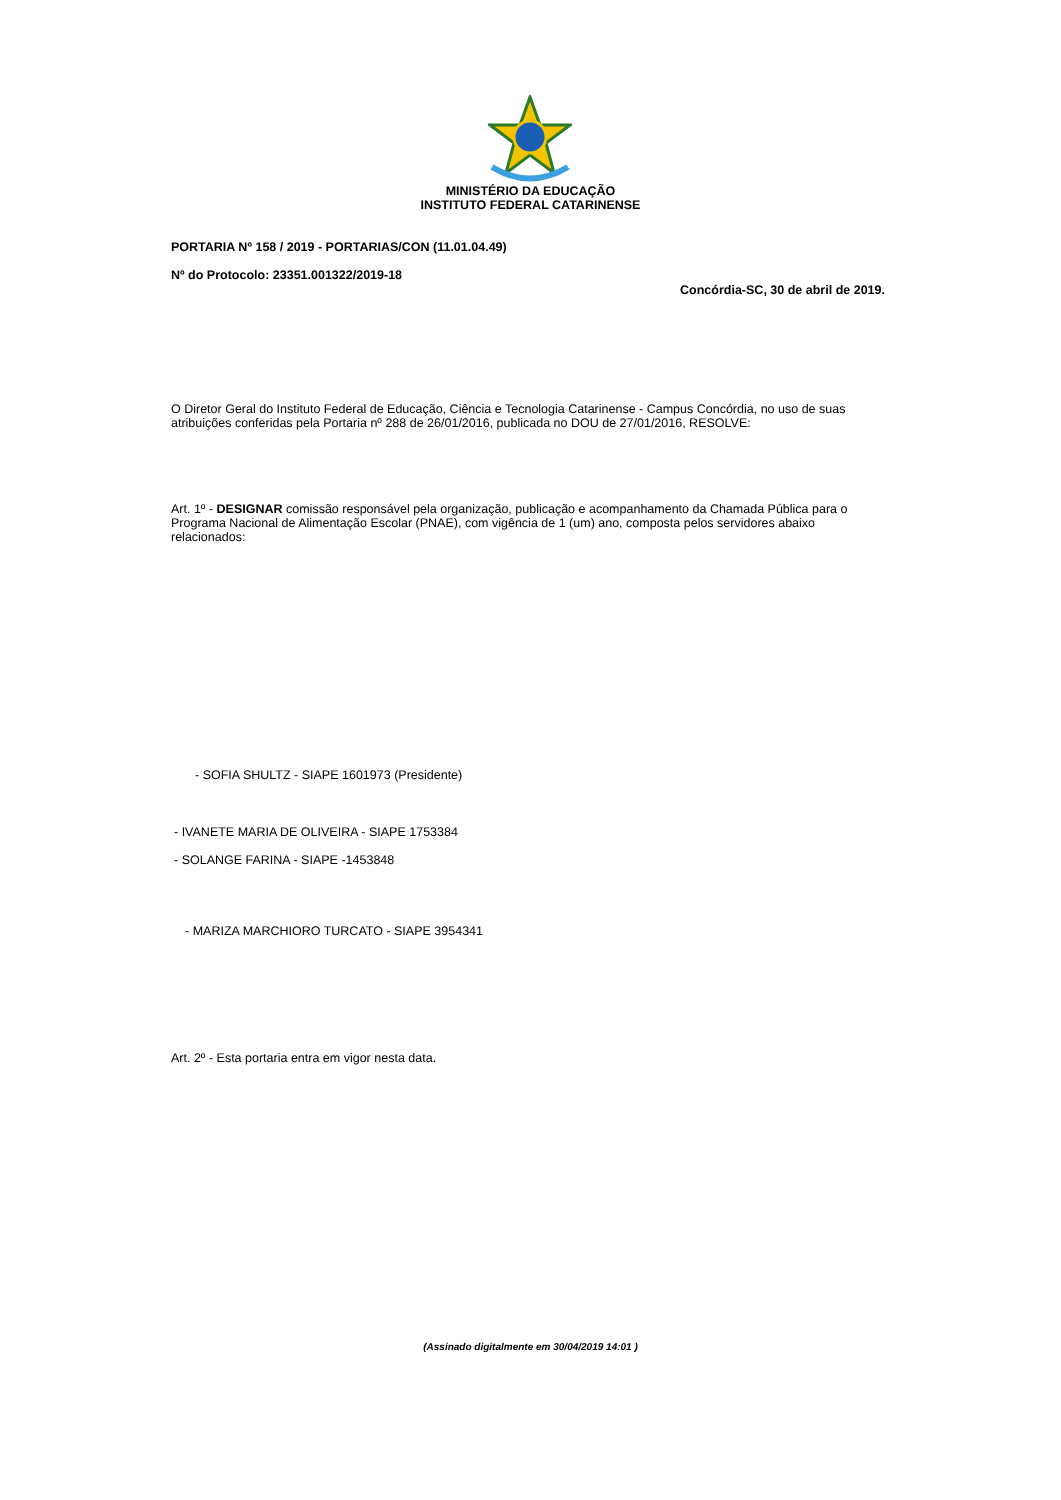MINISTÉRIO DA EDUCAÇÃO
INSTITUTO FEDERAL CATARINENSE
PORTARIA Nº 158 / 2019 - PORTARIAS/CON (11.01.04.49)
Nº do Protocolo: 23351.001322/2019-18
Concórdia-SC, 30 de abril de 2019.
O Diretor Geral do Instituto Federal de Educação, Ciência e Tecnologia Catarinense - Campus Concórdia, no uso de suas atribuições conferidas pela Portaria nº 288 de 26/01/2016, publicada no DOU de 27/01/2016, RESOLVE:
Art. 1º - DESIGNAR comissão responsável pela organização, publicação e acompanhamento da Chamada Pública para o Programa Nacional de Alimentação Escolar (PNAE), com vigência de 1 (um) ano, composta pelos servidores abaixo relacionados:
- SOFIA SHULTZ - SIAPE 1601973 (Presidente)
- IVANETE MARIA DE OLIVEIRA - SIAPE 1753384
- SOLANGE FARINA - SIAPE -1453848
- MARIZA MARCHIORO TURCATO - SIAPE 3954341
Art. 2º - Esta portaria entra em vigor nesta data.
(Assinado digitalmente em 30/04/2019 14:01 )